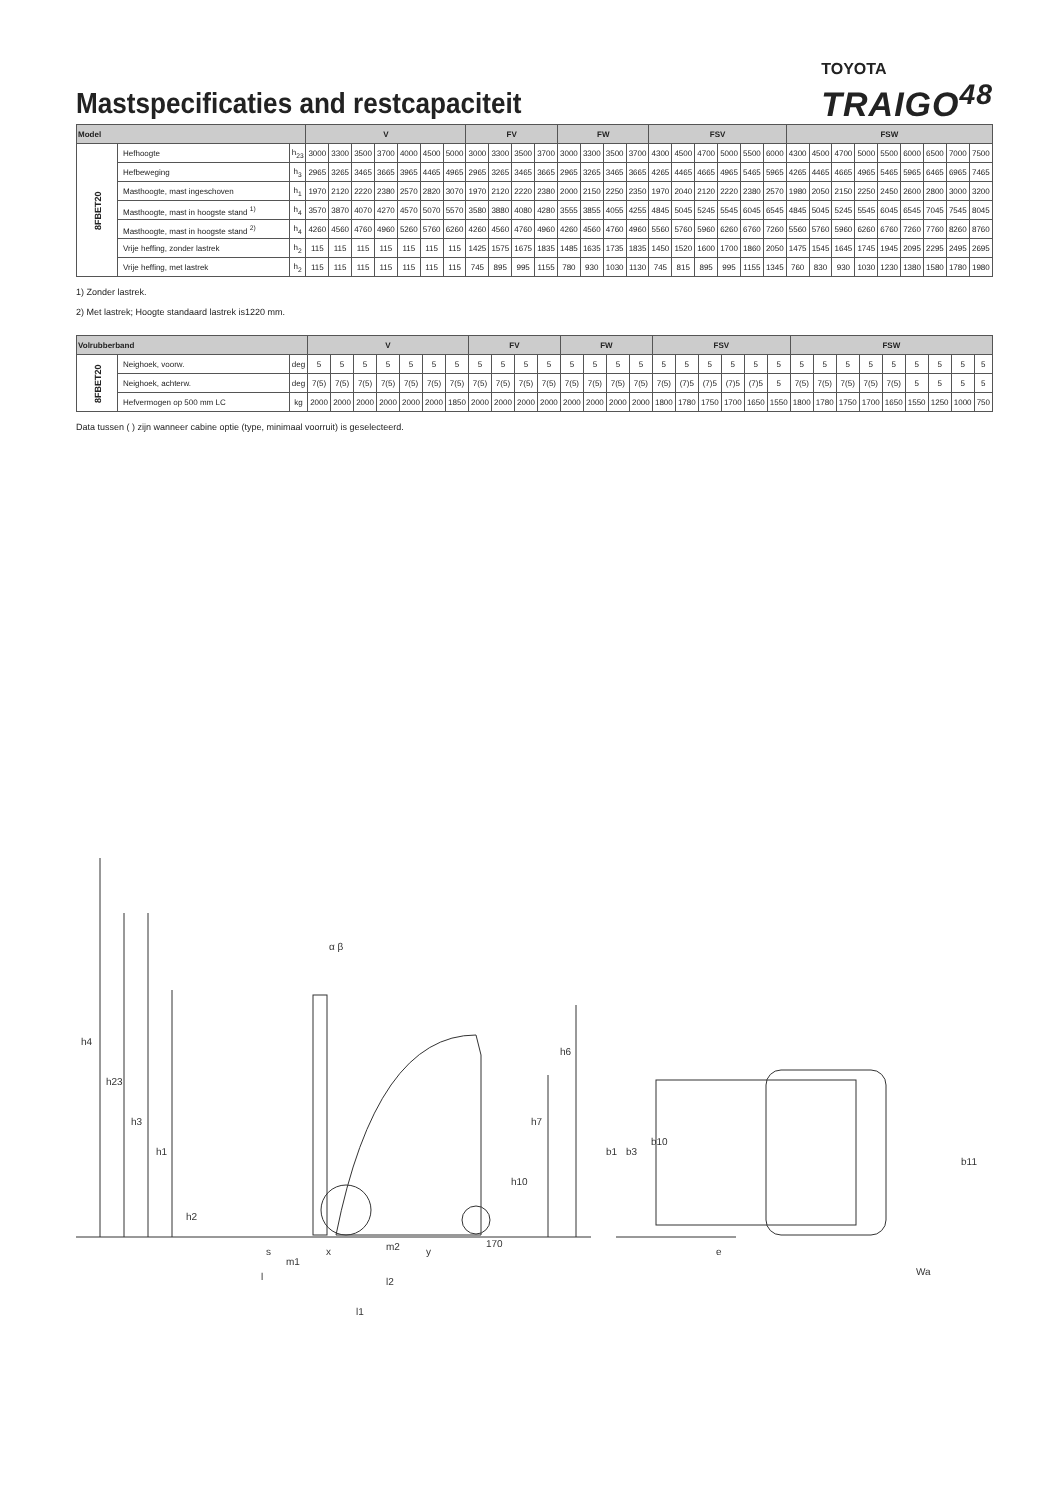Mastspecificaties and restcapaciteit
TOYOTA
TRAIGO<sup>48</sup>
| Model | | | V | | | | | | | FV | | | | FW | | | | FSV | | | | | | FSW | | | | | | | | |
| --- | --- | --- | --- | --- | --- | --- | --- | --- | --- | --- | --- | --- | --- | --- | --- | --- | --- | --- | --- | --- | --- | --- | --- | --- | --- | --- | --- | --- | --- | --- | --- | --- |
| 8FBET20 | Hefhoogte | h<sub>23</sub> | 3000 | 3300 | 3500 | 3700 | 4000 | 4500 | 5000 | 3000 | 3300 | 3500 | 3700 | 3000 | 3300 | 3500 | 3700 | 4300 | 4500 | 4700 | 5000 | 5500 | 6000 | 4300 | 4500 | 4700 | 5000 | 5500 | 6000 | 6500 | 7000 | 7500 |
| | Hefbeweging | h<sub>3</sub> | 2965 | 3265 | 3465 | 3665 | 3965 | 4465 | 4965 | 2965 | 3265 | 3465 | 3665 | 2965 | 3265 | 3465 | 3665 | 4265 | 4465 | 4665 | 4965 | 5465 | 5965 | 4265 | 4465 | 4665 | 4965 | 5465 | 5965 | 6465 | 6965 | 7465 |
| | Masthoogte, mast ingeschoven | h<sub>1</sub> | 1970 | 2120 | 2220 | 2380 | 2570 | 2820 | 3070 | 1970 | 2120 | 2220 | 2380 | 2000 | 2150 | 2250 | 2350 | 1970 | 2040 | 2120 | 2220 | 2380 | 2570 | 1980 | 2050 | 2150 | 2250 | 2450 | 2600 | 2800 | 3000 | 3200 |
| | Masthoogte, mast in hoogste stand <sup>1)</sup> | h<sub>4</sub> | 3570 | 3870 | 4070 | 4270 | 4570 | 5070 | 5570 | 3580 | 3880 | 4080 | 4280 | 3555 | 3855 | 4055 | 4255 | 4845 | 5045 | 5245 | 5545 | 6045 | 6545 | 4845 | 5045 | 5245 | 5545 | 6045 | 6545 | 7045 | 7545 | 8045 |
| | Masthoogte, mast in hoogste stand <sup>2)</sup> | h<sub>4</sub> | 4260 | 4560 | 4760 | 4960 | 5260 | 5760 | 6260 | 4260 | 4560 | 4760 | 4960 | 4260 | 4560 | 4760 | 4960 | 5560 | 5760 | 5960 | 6260 | 6760 | 7260 | 5560 | 5760 | 5960 | 6260 | 6760 | 7260 | 7760 | 8260 | 8760 |
| | Vrije heffing, zonder lastrek | h<sub>2</sub> | 115 | 115 | 115 | 115 | 115 | 115 | 115 | 1425 | 1575 | 1675 | 1835 | 1485 | 1635 | 1735 | 1835 | 1450 | 1520 | 1600 | 1700 | 1860 | 2050 | 1475 | 1545 | 1645 | 1745 | 1945 | 2095 | 2295 | 2495 | 2695 |
| | Vrije heffing, met lastrek | h<sub>2</sub> | 115 | 115 | 115 | 115 | 115 | 115 | 115 | 745 | 895 | 995 | 1155 | 780 | 930 | 1030 | 1130 | 745 | 815 | 895 | 995 | 1155 | 1345 | 760 | 830 | 930 | 1030 | 1230 | 1380 | 1580 | 1780 | 1980 |
1) Zonder lastrek.
2) Met lastrek; Hoogte standaard lastrek is1220 mm.
| Volrubberband | | | V | | | | | | | FV | | | | FW | | | | FSV | | | | | | FSW | | | | | | | | |
| --- | --- | --- | --- | --- | --- | --- | --- | --- | --- | --- | --- | --- | --- | --- | --- | --- | --- | --- | --- | --- | --- | --- | --- | --- | --- | --- | --- | --- | --- | --- | --- | --- |
| 8FBET20 | Neighoek, voorw. | deg | 5 | 5 | 5 | 5 | 5 | 5 | 5 | 5 | 5 | 5 | 5 | 5 | 5 | 5 | 5 | 5 | 5 | 5 | 5 | 5 | 5 | 5 | 5 | 5 | 5 | 5 | 5 | 5 | 5 | 5 |
| | Neighoek, achterw. | deg | 7(5) | 7(5) | 7(5) | 7(5) | 7(5) | 7(5) | 7(5) | 7(5) | 7(5) | 7(5) | 7(5) | 7(5) | 7(5) | 7(5) | 7(5) | 7(5) | (7)5 | (7)5 | (7)5 | (7)5 | 5 | 7(5) | 7(5) | 7(5) | 7(5) | 7(5) | 5 | 5 | 5 | 5 |
| | Hefvermogen op 500 mm LC | kg | 2000 | 2000 | 2000 | 2000 | 2000 | 2000 | 1850 | 2000 | 2000 | 2000 | 2000 | 2000 | 2000 | 2000 | 2000 | 1800 | 1780 | 1750 | 1700 | 1650 | 1550 | 1800 | 1780 | 1750 | 1700 | 1650 | 1550 | 1250 | 1000 | 750 |
Data tussen ( ) zijn wanneer cabine optie (type, minimaal voorruit) is geselecteerd.
h4
h23
h3
h1
h2
α β
h6
h7
h10
s
m1
x
m2
y
170
l
l2
l1
b1
b3
b10
b11
e
Wa